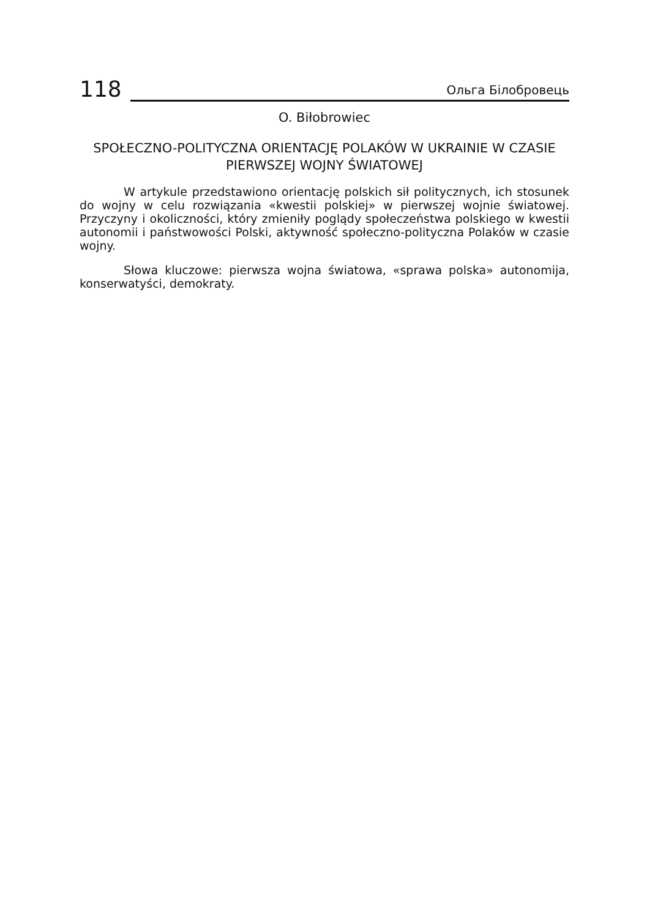118 Ольга Білобровець
O. Biłobrowiec
SPOŁECZNO-POLITYCZNA ORIENTACJĘ POLAKÓW W UKRAINIE W CZASIE PIERWSZEJ WOJNY ŚWIATOWEJ
W artykule przedstawiono orientację polskich sił politycznych, ich stosunek do wojny w celu rozwiązania «kwestii polskiej» w pierwszej wojnie światowej. Przyczyny i okoliczności, który zmieniły poglądy społeczeństwa polskiego w kwestii autonomii i państwowości Polski, aktywność społeczno-polityczna Polaków w czasie wojny.
Słowa kluczowe: pierwsza wojna światowa, «sprawa polska» autonomija, konserwatyści, demokraty.